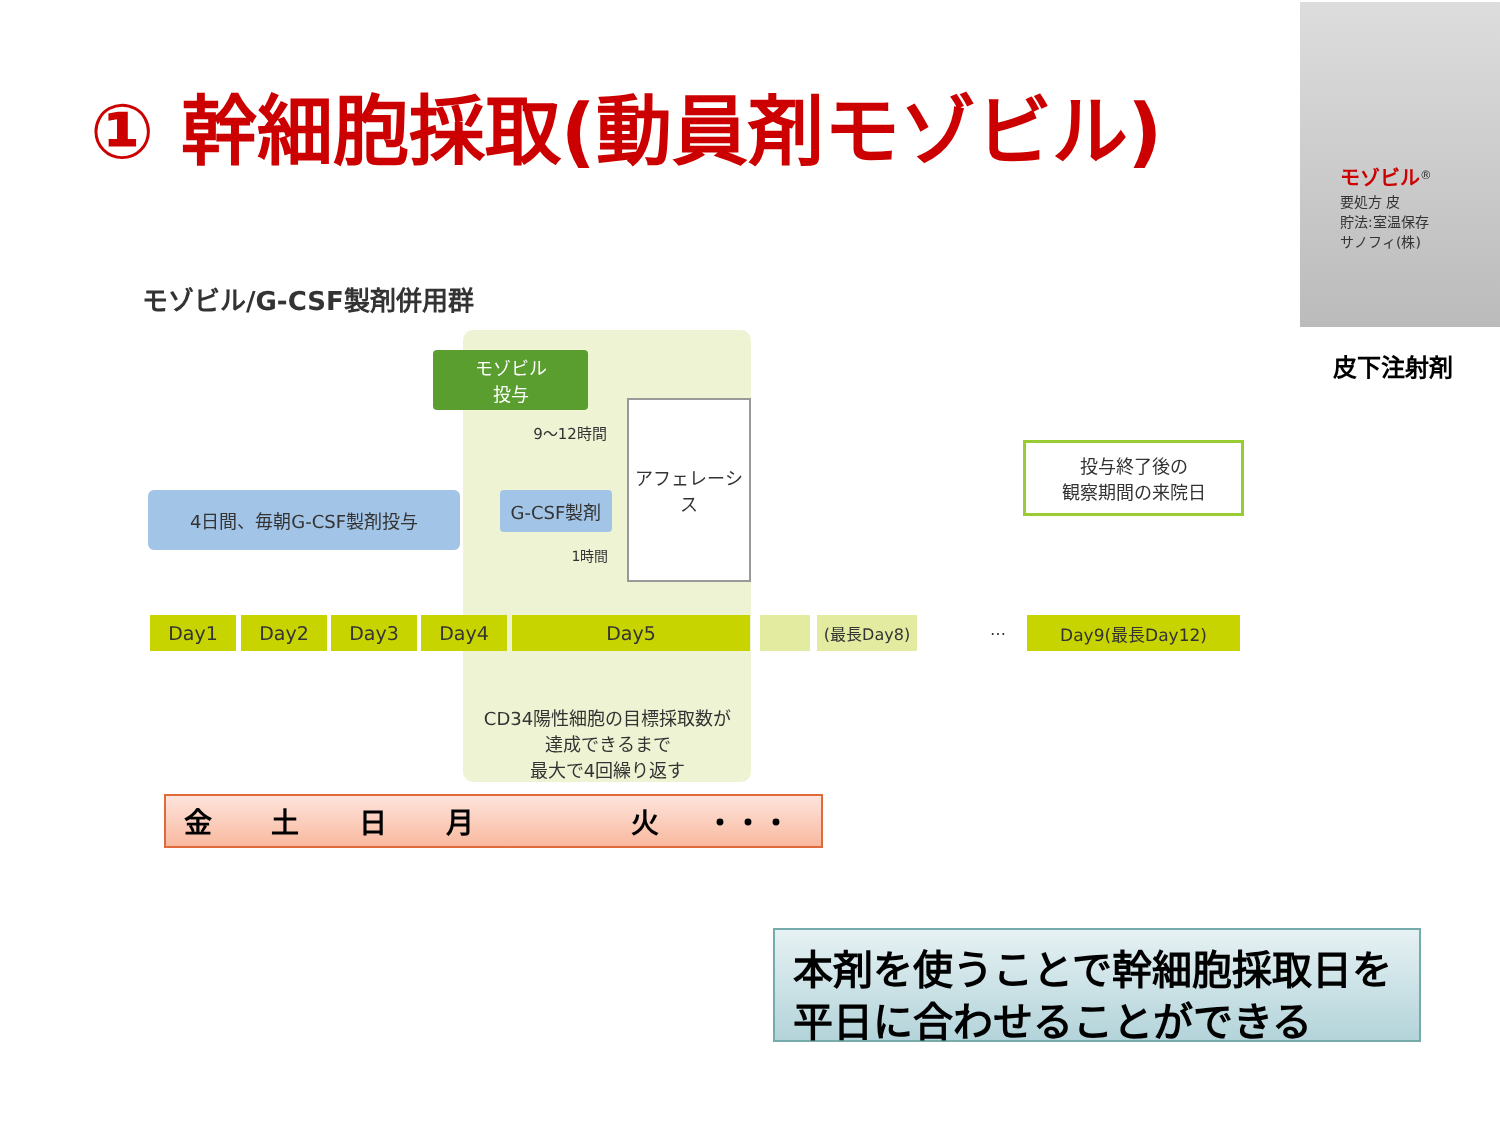① 幹細胞採取(動員剤モゾビル)
モゾビル<sup>®</sup>
要処方 皮
貯法:室温保存
サノフィ(株)
皮下注射剤
モゾビル/G-CSF製剤併用群
モゾビル
投与
9〜12時間
4日間、毎朝G-CSF製剤投与 G-CSF製剤
1時間
アフェレーシス
投与終了後の
観察期間の来院日
Day1 Day2 Day3 Day4 Day5 (最長Day8) … Day9(最長Day12)
CD34陽性細胞の目標採取数が
達成できるまで
最大で4回繰り返す
金 土 日 月 火 ・・・
本剤を使うことで幹細胞採取日を
平日に合わせることができる